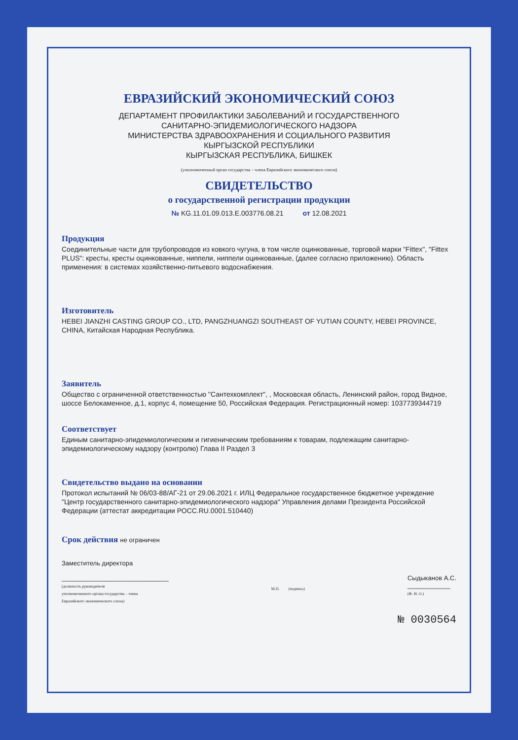ЕВРАЗИЙСКИЙ ЭКОНОМИЧЕСКИЙ СОЮЗ
ДЕПАРТАМЕНТ ПРОФИЛАКТИКИ ЗАБОЛЕВАНИЙ И ГОСУДАРСТВЕННОГО
САНИТАРНО-ЭПИДЕМИОЛОГИЧЕСКОГО НАДЗОРА
МИНИСТЕРСТВА ЗДРАВООХРАНЕНИЯ И СОЦИАЛЬНОГО РАЗВИТИЯ
КЫРГЫЗСКОЙ РЕСПУБЛИКИ
КЫРГЫЗСКАЯ РЕСПУБЛИКА, БИШКЕК
(уполномоченный орган государства – члена Евразийского экономического союза)
СВИДЕТЕЛЬСТВО
о государственной регистрации продукции
№ KG.11.01.09.013.E.003776.08.21 от 12.08.2021
Продукция
Соединительные части для трубопроводов из ковкого чугуна, в том числе оцинкованные, торговой марки "Fittex", "Fittex PLUS": кресты, кресты оцинкованные, ниппели, ниппели оцинкованные, (далее согласно приложению). Область применения: в системах хозяйственно-питьевого водоснабжения.
Изготовитель
HEBEI JIANZHI CASTING GROUP CO., LTD, PANGZHUANGZI SOUTHEAST OF YUTIAN COUNTY, HEBEI PROVINCE, CHINA, Китайская Народная Республика.
Заявитель
Общество с ограниченной ответственностью "Сантехкомплект", , Московская область, Ленинский район, город Видное, шоссе Белокаменное, д.1, корпус 4, помещение 50, Российская Федерация. Регистрационный номер: 1037739344719
Соответствует
Единым санитарно-эпидемиологическим и гигиеническим требованиям к товарам, подлежащим санитарно-эпидемиологическому надзору (контролю) Глава II Раздел 3
Свидетельство выдано на основании
Протокол испытаний № 06/03-88/АГ-21 от 29.06.2021 г. ИЛЦ Федеральное государственное бюджетное учреждение "Центр государственного санитарно-эпидемиологического надзора" Управления делами Президента Российской Федерации (аттестат аккредитации РОСС.RU.0001.510440)
Срок действия не ограничен
Заместитель директора
______________________________
(должность руководителя
уполномоченного органа государства – члена
Евразийского экономического союза)
М.П. (подпись)
Сыдыканов А.С.
____________
(Ф. И. О.)
№ 0030564